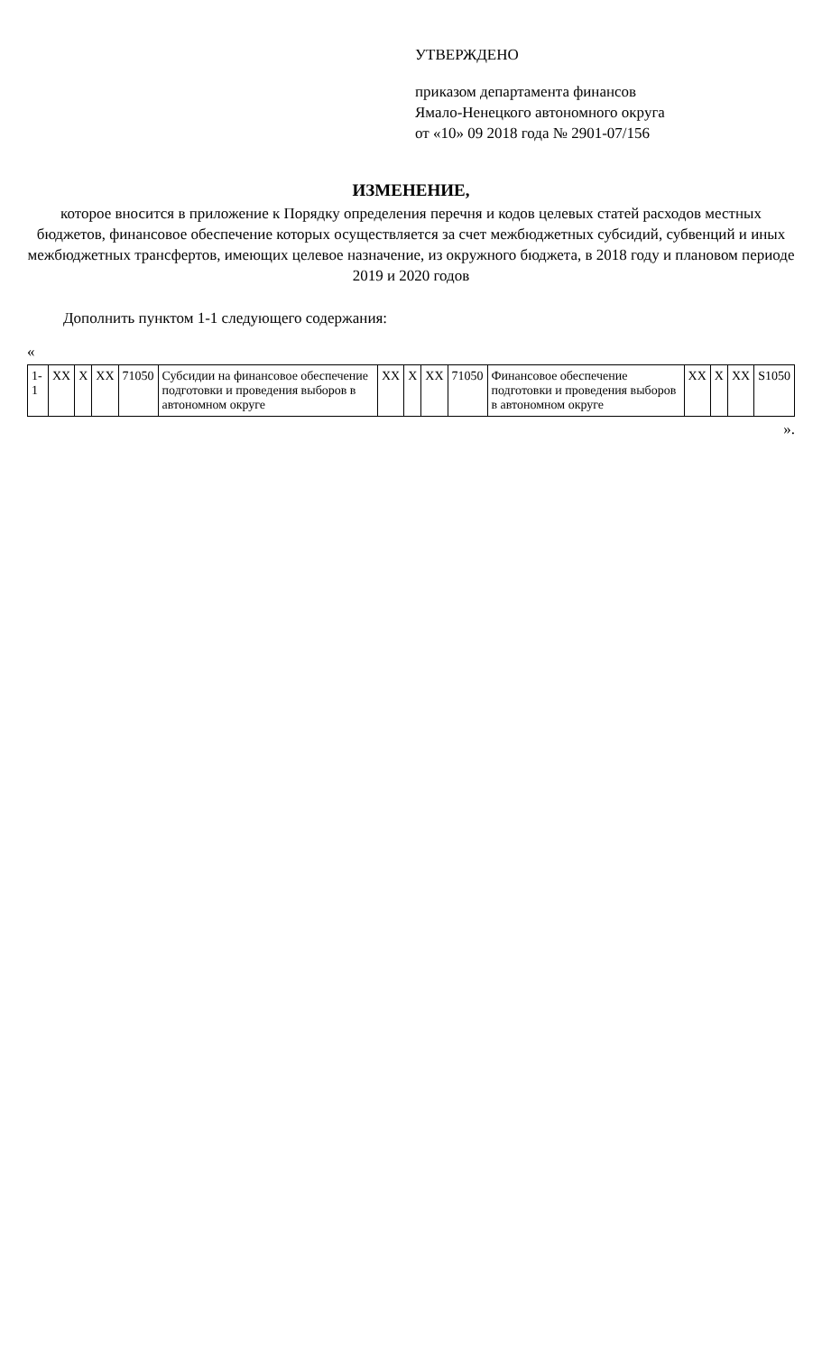УТВЕРЖДЕНО
приказом департамента финансов
Ямало-Ненецкого автономного округа
от «10» 09 2018 года № 2901-07/156
ИЗМЕНЕНИЕ,
которое вносится в приложение к Порядку определения перечня и кодов целевых статей расходов местных бюджетов, финансовое обеспечение которых осуществляется за счет межбюджетных субсидий, субвенций и иных межбюджетных трансфертов, имеющих целевое назначение, из окружного бюджета, в 2018 году и плановом периоде 2019 и 2020 годов
Дополнить пунктом 1-1 следующего содержания:
«
| 1-1 | XX | X | XX | 71050 | Субсидии на финансовое обеспечение подготовки и проведения выборов в автономном округе | XX | X | XX | 71050 | Финансовое обеспечение подготовки и проведения выборов в автономном округе | XX | X | XX | S1050 |
».